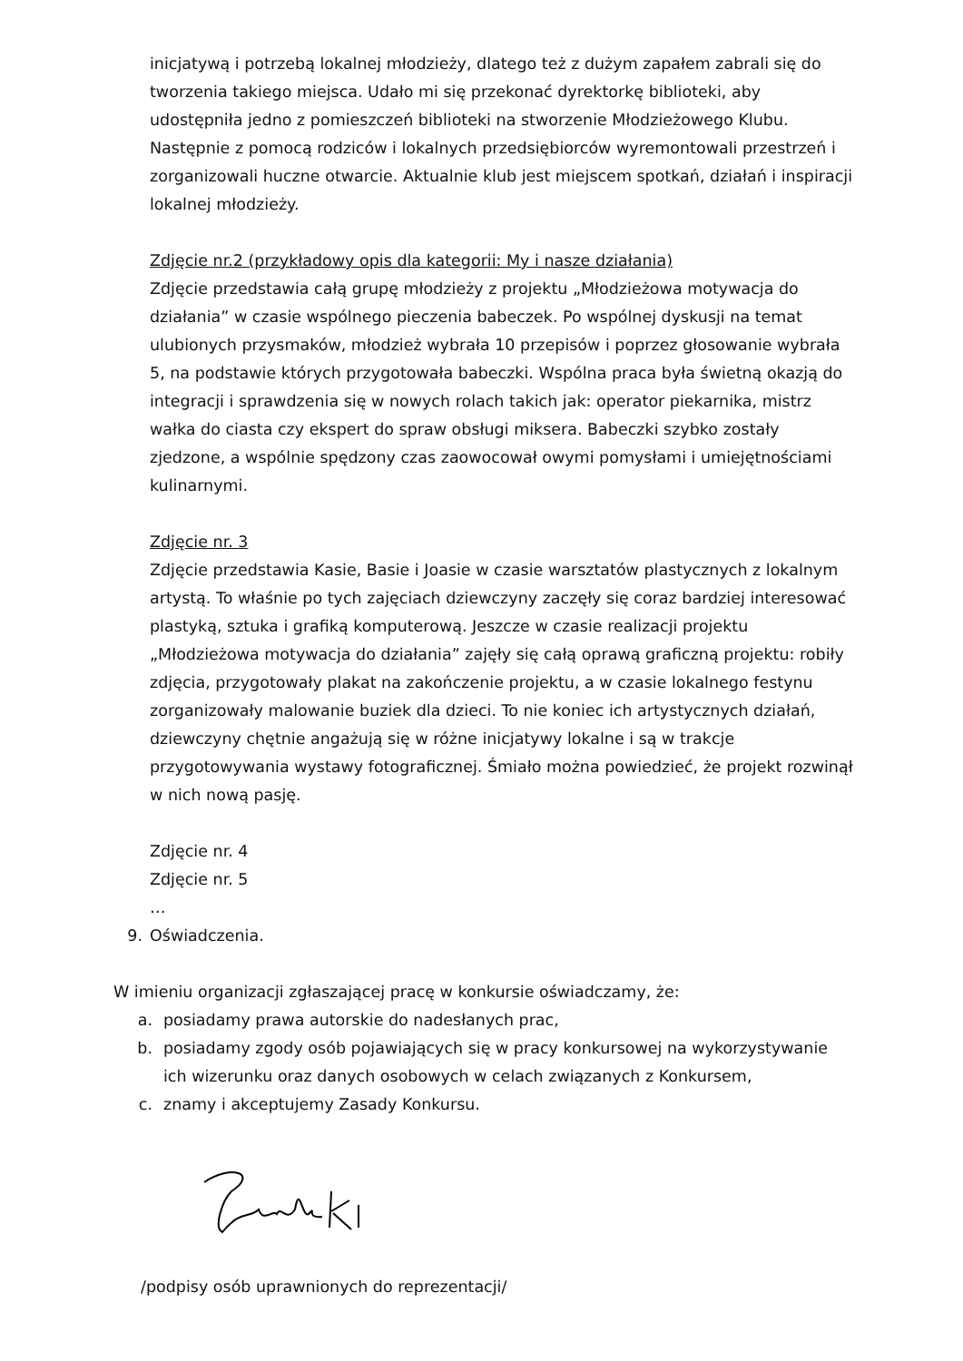inicjatywą i potrzebą lokalnej młodzieży, dlatego też z dużym zapałem zabrali się do tworzenia takiego miejsca. Udało mi się przekonać dyrektorkę biblioteki, aby udostępniła jedno z pomieszczeń biblioteki na stworzenie Młodzieżowego Klubu. Następnie z pomocą rodziców i lokalnych przedsiębiorców wyremontowali przestrzeń i zorganizowali huczne otwarcie. Aktualnie klub jest miejscem spotkań, działań i inspiracji lokalnej młodzieży.
Zdjęcie nr.2 (przykładowy opis dla kategorii: My i nasze działania)
Zdjęcie przedstawia całą grupę młodzieży z projektu „Młodzieżowa motywacja do działania” w czasie wspólnego pieczenia babeczek. Po wspólnej dyskusji na temat ulubionych przysmaków, młodzież wybrała 10 przepisów i poprzez głosowanie wybrała 5, na podstawie których przygotowała babeczki. Wspólna praca była świetną okazją do integracji i sprawdzenia się w nowych rolach takich jak: operator piekarnika, mistrz wałka do ciasta czy ekspert do spraw obsługi miksera. Babeczki szybko zostały zjedzone, a wspólnie spędzony czas zaowocował owymi pomysłami i umiejętnościami kulinarnymi.
Zdjęcie nr. 3
Zdjęcie przedstawia Kasie, Basie i Joasie w czasie warsztatów plastycznych z lokalnym artystą. To właśnie po tych zajęciach dziewczyny zaczęły się coraz bardziej interesować plastyką, sztuka i grafiką komputerową. Jeszcze w czasie realizacji projektu „Młodzieżowa motywacja do działania” zajęły się całą oprawą graficzną projektu: robiły zdjęcia, przygotowały plakat na zakończenie projektu, a w czasie lokalnego festynu zorganizowały malowanie buziek dla dzieci. To nie koniec ich artystycznych działań, dziewczyny chętnie angażują się w różne inicjatywy lokalne i są w trakcje przygotowywania wystawy fotograficznej. Śmiało można powiedzieć, że projekt rozwinął w nich nową pasję.
Zdjęcie nr. 4
Zdjęcie nr. 5
…
9. Oświadczenia.
W imieniu organizacji zgłaszającej pracę w konkursie oświadczamy, że:
a. posiadamy prawa autorskie do nadesłanych prac,
b. posiadamy zgody osób pojawiających się w pracy konkursowej na wykorzystywanie ich wizerunku oraz danych osobowych w celach związanych z Konkursem,
c. znamy i akceptujemy Zasady Konkursu.
/podpisy osób uprawnionych do reprezentacji/